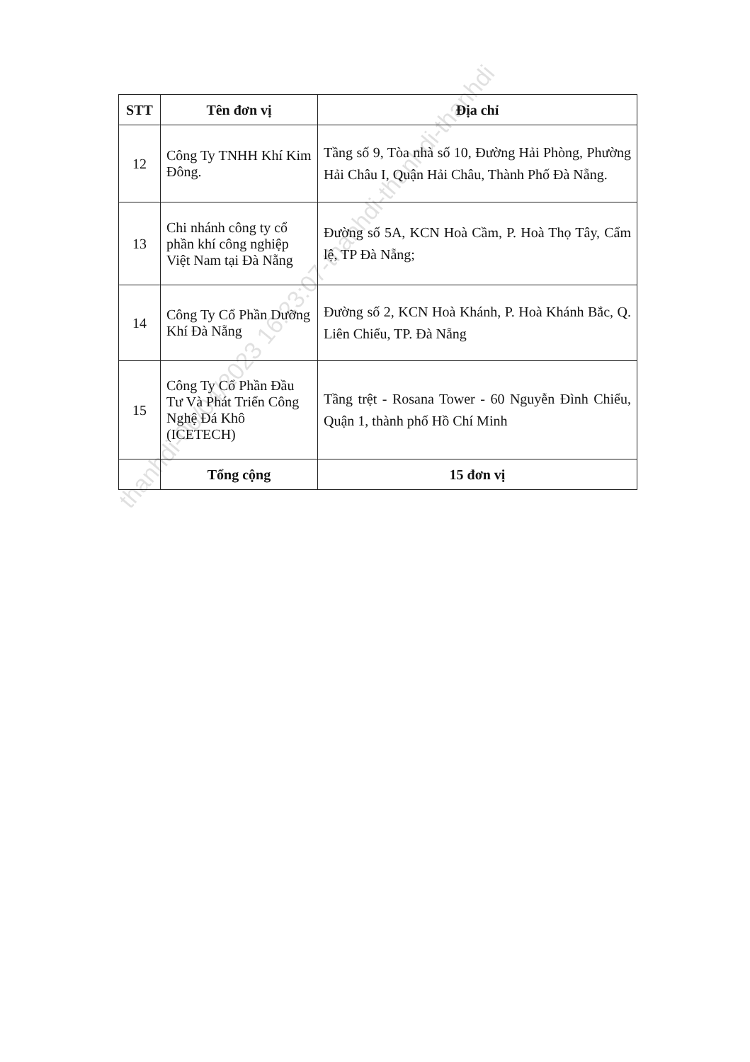| STT | Tên đơn vị | Địa chỉ |
| --- | --- | --- |
| 12 | Công Ty TNHH Khí Kim Đông. | Tầng số 9, Tòa nhà số 10, Đường Hải Phòng, Phường Hải Châu I, Quận Hải Châu, Thành Phố Đà Nẵng. |
| 13 | Chi nhánh công ty cổ phần khí công nghiệp Việt Nam tại Đà Nẵng | Đường số 5A, KCN Hoà Cầm, P. Hoà Thọ Tây, Cẩm lệ, TP Đà Nẵng; |
| 14 | Công Ty Cổ Phần Dưỡng Khí Đà Nẵng | Đường số 2, KCN Hoà Khánh, P. Hoà Khánh Bắc, Q. Liên Chiểu, TP. Đà Nẵng |
| 15 | Công Ty Cổ Phần Đầu Tư Và Phát Triển Công Nghệ Đá Khô (ICETECH) | Tầng trệt - Rosana Tower - 60 Nguyễn Đình Chiểu, Quận 1, thành phố Hồ Chí Minh |
| | Tổng cộng | 15 đơn vị |
thanhdi-06/04/2023 16:23:07-thanhdi-thanhdi-thanhdi